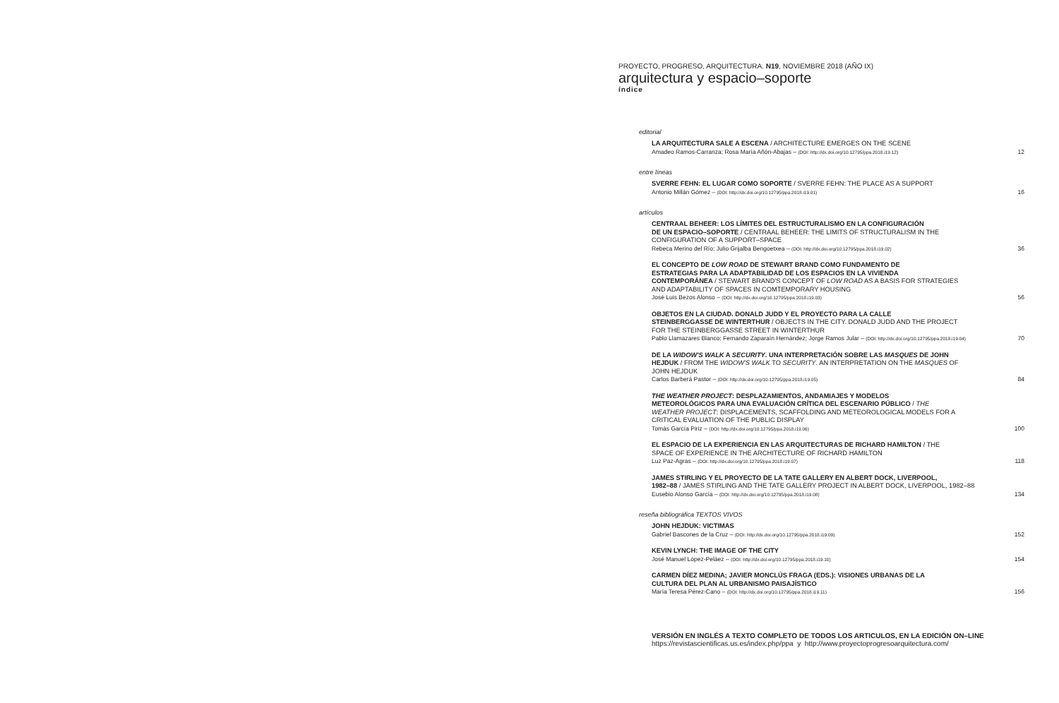PROYECTO, PROGRESO, ARQUITECTURA. N19, NOVIEMBRE 2018 (AÑO IX)
arquitectura y espacio–soporte
índice
editorial
LA ARQUITECTURA SALE A ESCENA / ARCHITECTURE EMERGES ON THE SCENE
Amadeo Ramos-Carranza; Rosa María Añón-Abajas – (DOI: http://dx.doi.org/10.12795/ppa.2018.i19.12) 12
entre líneas
SVERRE FEHN: EL LUGAR COMO SOPORTE / SVERRE FEHN: THE PLACE AS A SUPPORT
Antonio Millán Gómez – (DOI: http://dx.doi.org/10.12795/ppa.2018.i19.01) 16
artículos
CENTRAAL BEHEER: LOS LÍMITES DEL ESTRUCTURALISMO EN LA CONFIGURACIÓN
DE UN ESPACIO–SOPORTE / CENTRAAL BEHEER: THE LIMITS OF STRUCTURALISM IN THE
CONFIGURATION OF A SUPPORT–SPACE
Rebeca Merino del Río; Julio Grijalba Bengoetxea – (DOI: http://dx.doi.org/10.12795/ppa.2018.i19.02) 36
EL CONCEPTO DE LOW ROAD DE STEWART BRAND COMO FUNDAMENTO DE
ESTRATEGIAS PARA LA ADAPTABILIDAD DE LOS ESPACIOS EN LA VIVIENDA
CONTEMPORÁNEA / STEWART BRAND'S CONCEPT OF LOW ROAD AS A BASIS FOR STRATEGIES
AND ADAPTABILITY OF SPACES IN COMTEMPORARY HOUSING
José Luis Bezos Alonso – (DOI: http://dx.doi.org/10.12795/ppa.2018.i19.03) 56
OBJETOS EN LA CIUDAD. DONALD JUDD Y EL PROYECTO PARA LA CALLE
STEINBERGGASSE DE WINTERTHUR / OBJECTS IN THE CITY. DONALD JUDD AND THE PROJECT
FOR THE STEINBERGGASSE STREET IN WINTERTHUR
Pablo Llamazares Blanco; Fernando Zaparaín Hernández; Jorge Ramos Jular – (DOI: http://dx.doi.org/10.12795/ppa.2018.i19.04) 70
DE LA WIDOW'S WALK A SECURITY. UNA INTERPRETACIÓN SOBRE LAS MASQUES DE JOHN
HEJDUK / FROM THE WIDOW'S WALK TO SECURITY. AN INTERPRETATION ON THE MASQUES OF
JOHN HEJDUK
Carlos Barberá Pastor – (DOI: http://dx.doi.org/10.12795/ppa.2018.i19.05) 84
THE WEATHER PROJECT: DESPLAZAMIENTOS, ANDAMIAJES Y MODELOS
METEOROLÓGICOS PARA UNA EVALUACIÓN CRÍTICA DEL ESCENARIO PÚBLICO / THE
WEATHER PROJECT: DISPLACEMENTS, SCAFFOLDING AND METEOROLOGICAL MODELS FOR A
CRITICAL EVALUATION OF THE PUBLIC DISPLAY
Tomás García Piriz – (DOI: http://dx.doi.org/10.12795/ppa.2018.i19.06) 100
EL ESPACIO DE LA EXPERIENCIA EN LAS ARQUITECTURAS DE RICHARD HAMILTON / THE
SPACE OF EXPERIENCE IN THE ARCHITECTURE OF RICHARD HAMILTON
Luz Paz-Agras – (DOI: http://dx.doi.org/10.12795/ppa.2018.i19.07) 118
JAMES STIRLING Y EL PROYECTO DE LA TATE GALLERY EN ALBERT DOCK, LIVERPOOL,
1982–88 / JAMES STIRLING AND THE TATE GALLERY PROJECT IN ALBERT DOCK, LIVERPOOL, 1982–88
Eusebio Alonso García – (DOI: http://dx.doi.org/10.12795/ppa.2018.i19.08) 134
reseña bibliográfica TEXTOS VIVOS
JOHN HEJDUK: VICTIMAS
Gabriel Bascones de la Cruz – (DOI: http://dx.doi.org/10.12795/ppa.2018.i19.09) 152
KEVIN LYNCH: THE IMAGE OF THE CITY
José Manuel López-Peláez – (DOI: http://dx.doi.org/10.12795/ppa.2018.i19.10) 154
CARMEN DÍEZ MEDINA; JAVIER MONCLÚS FRAGA (EDS.): VISIONES URBANAS DE LA
CULTURA DEL PLAN AL URBANISMO PAISAJÍSTICO
María Teresa Pérez-Cano – (DOI: http://dx.doi.org/10.12795/ppa.2018.i19.11) 156
VERSIÓN EN INGLÉS A TEXTO COMPLETO DE TODOS LOS ARTICULOS, EN LA EDICIÓN ON–LINE
https://revistascientificas.us.es/index.php/ppa y http://www.proyectoprogresoarquitectura.com/